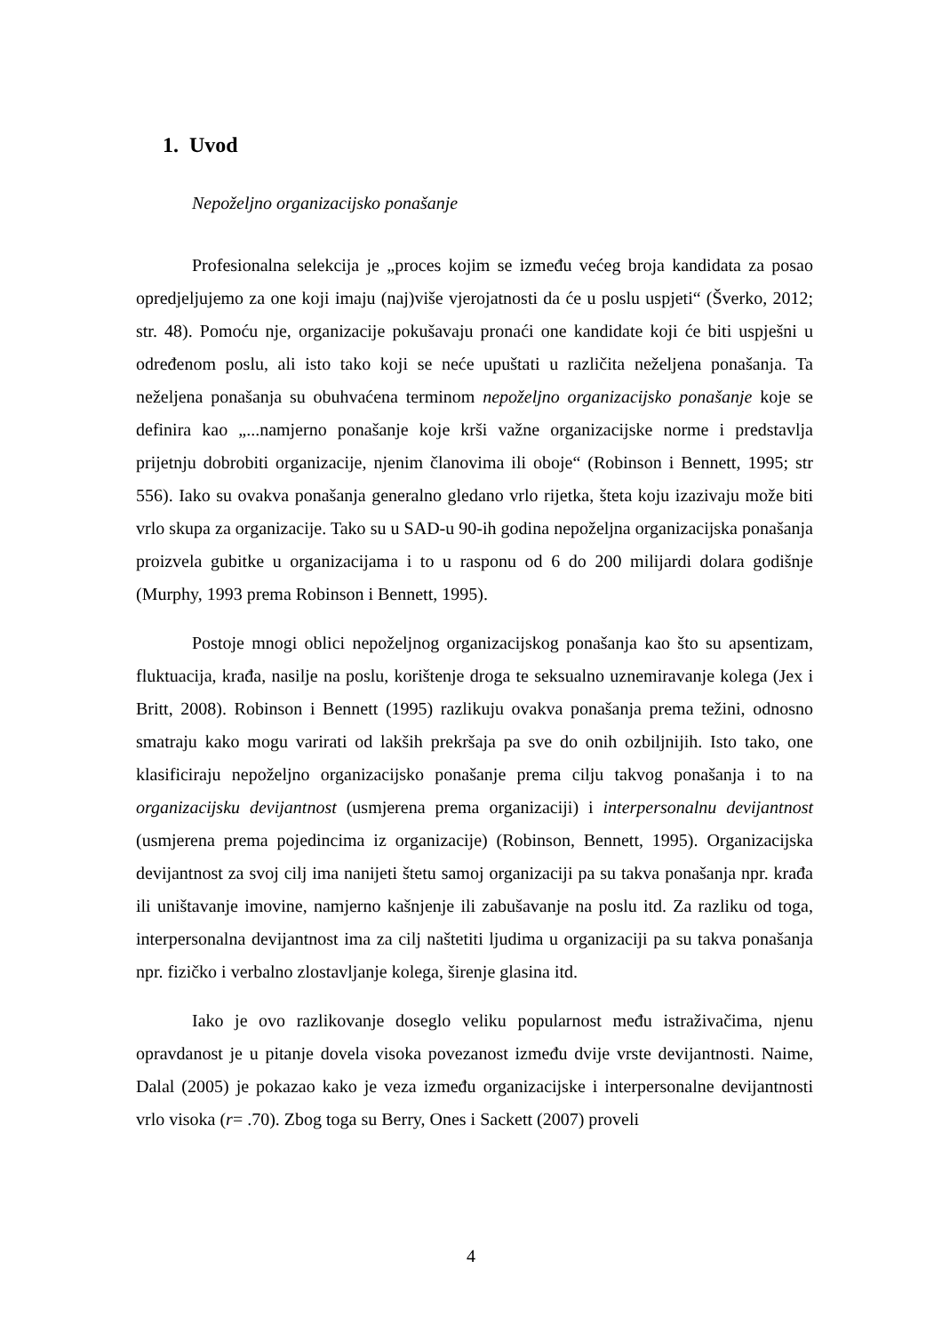1. Uvod
Nepoželjno organizacijsko ponašanje
Profesionalna selekcija je „proces kojim se između većeg broja kandidata za posao opredjeljujemo za one koji imaju (naj)više vjerojatnosti da će u poslu uspjeti“ (Šverko, 2012; str. 48). Pomoću nje, organizacije pokušavaju pronaći one kandidate koji će biti uspješni u određenom poslu, ali isto tako koji se neće upuštati u različita neželjena ponašanja. Ta neželjena ponašanja su obuhvaćena terminom nepoželjno organizacijsko ponašanje koje se definira kao „...namjerno ponašanje koje krši važne organizacijske norme i predstavlja prijetnju dobrobiti organizacije, njenim članovima ili oboje“ (Robinson i Bennett, 1995; str 556). Iako su ovakva ponašanja generalno gledano vrlo rijetka, šteta koju izazivaju može biti vrlo skupa za organizacije. Tako su u SAD-u 90-ih godina nepoželjna organizacijska ponašanja proizvela gubitke u organizacijama i to u rasponu od 6 do 200 milijardi dolara godišnje (Murphy, 1993 prema Robinson i Bennett, 1995).
Postoje mnogi oblici nepoželjnog organizacijskog ponašanja kao što su apsentizam, fluktuacija, krađa, nasilje na poslu, korištenje droga te seksualno uznemiravanje kolega (Jex i Britt, 2008). Robinson i Bennett (1995) razlikuju ovakva ponašanja prema težini, odnosno smatraju kako mogu varirati od lakših prekršaja pa sve do onih ozbiljnijih. Isto tako, one klasificiraju nepoželjno organizacijsko ponašanje prema cilju takvog ponašanja i to na organizacijsku devijantnost (usmjerena prema organizaciji) i interpersonalnu devijantnost (usmjerena prema pojedincima iz organizacije) (Robinson, Bennett, 1995). Organizacijska devijantnost za svoj cilj ima nanijeti štetu samoj organizaciji pa su takva ponašanja npr. krađa ili uništavanje imovine, namjerno kašnjenje ili zabušavanje na poslu itd. Za razliku od toga, interpersonalna devijantnost ima za cilj naštetiti ljudima u organizaciji pa su takva ponašanja npr. fizičko i verbalno zlostavljanje kolega, širenje glasina itd.
Iako je ovo razlikovanje doseglo veliku popularnost među istraživačima, njenu opravdanost je u pitanje dovela visoka povezanost između dvije vrste devijantnosti. Naime, Dalal (2005) je pokazao kako je veza između organizacijske i interpersonalne devijantnosti vrlo visoka (r= .70). Zbog toga su Berry, Ones i Sackett (2007) proveli
4